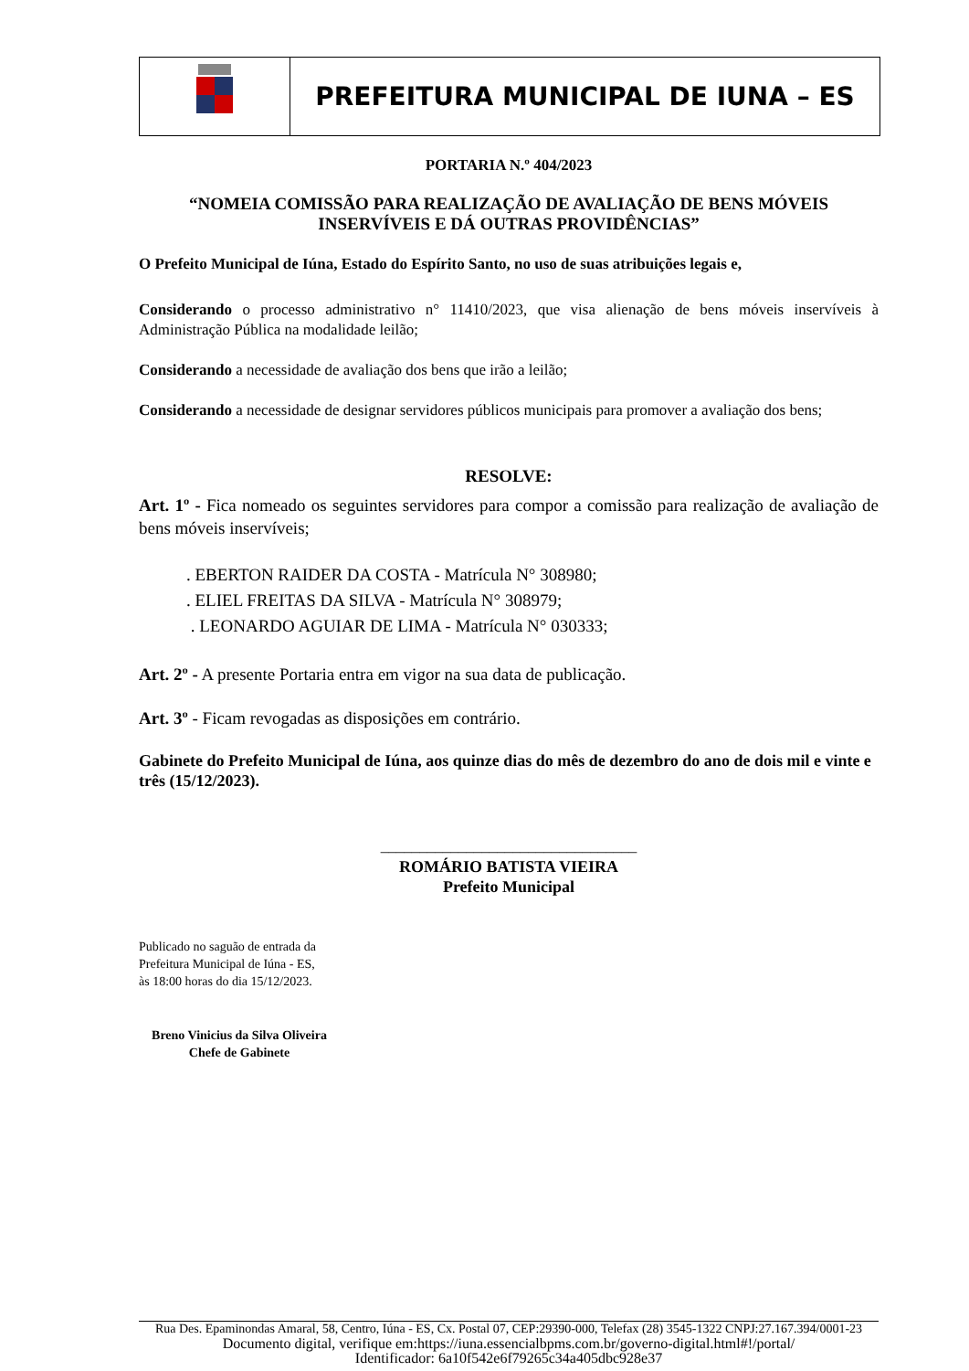PREFEITURA MUNICIPAL DE IUNA – ES
PORTARIA N.º 404/2023
“NOMEIA COMISSÃO PARA REALIZAÇÃO DE AVALIAÇÃO DE BENS MÓVEIS INSERVÍVEIS E DÁ OUTRAS PROVIDÊNCIAS”
O Prefeito Municipal de Iúna, Estado do Espírito Santo, no uso de suas atribuições legais e,
Considerando o processo administrativo n° 11410/2023, que visa alienação de bens móveis inservíveis à Administração Pública na modalidade leilão;
Considerando a necessidade de avaliação dos bens que irão a leilão;
Considerando a necessidade de designar servidores públicos municipais para promover a avaliação dos bens;
RESOLVE:
Art. 1º - Fica nomeado os seguintes servidores para compor a comissão para realização de avaliação de bens móveis inservíveis;
. EBERTON RAIDER DA COSTA - Matrícula N° 308980;
. ELIEL FREITAS DA SILVA - Matrícula N° 308979;
. LEONARDO AGUIAR DE LIMA - Matrícula N° 030333;
Art. 2º - A presente Portaria entra em vigor na sua data de publicação.
Art. 3º - Ficam revogadas as disposições em contrário.
Gabinete do Prefeito Municipal de Iúna, aos quinze dias do mês de dezembro do ano de dois mil e vinte e três (15/12/2023).
_________________________________
ROMÁRIO BATISTA VIEIRA
Prefeito Municipal
Publicado no saguão de entrada da
Prefeitura Municipal de Iúna - ES,
às 18:00 horas do dia 15/12/2023.
Breno Vinicius da Silva Oliveira
Chefe de Gabinete
Rua Des. Epaminondas Amaral, 58, Centro, Iúna - ES, Cx. Postal 07, CEP:29390-000, Telefax (28) 3545-1322 CNPJ:27.167.394/0001-23
Documento digital, verifique em:https://iuna.essencialbpms.com.br/governo-digital.html#!/portal/
Identificador: 6a10f542e6f79265c34a405dbc928e37